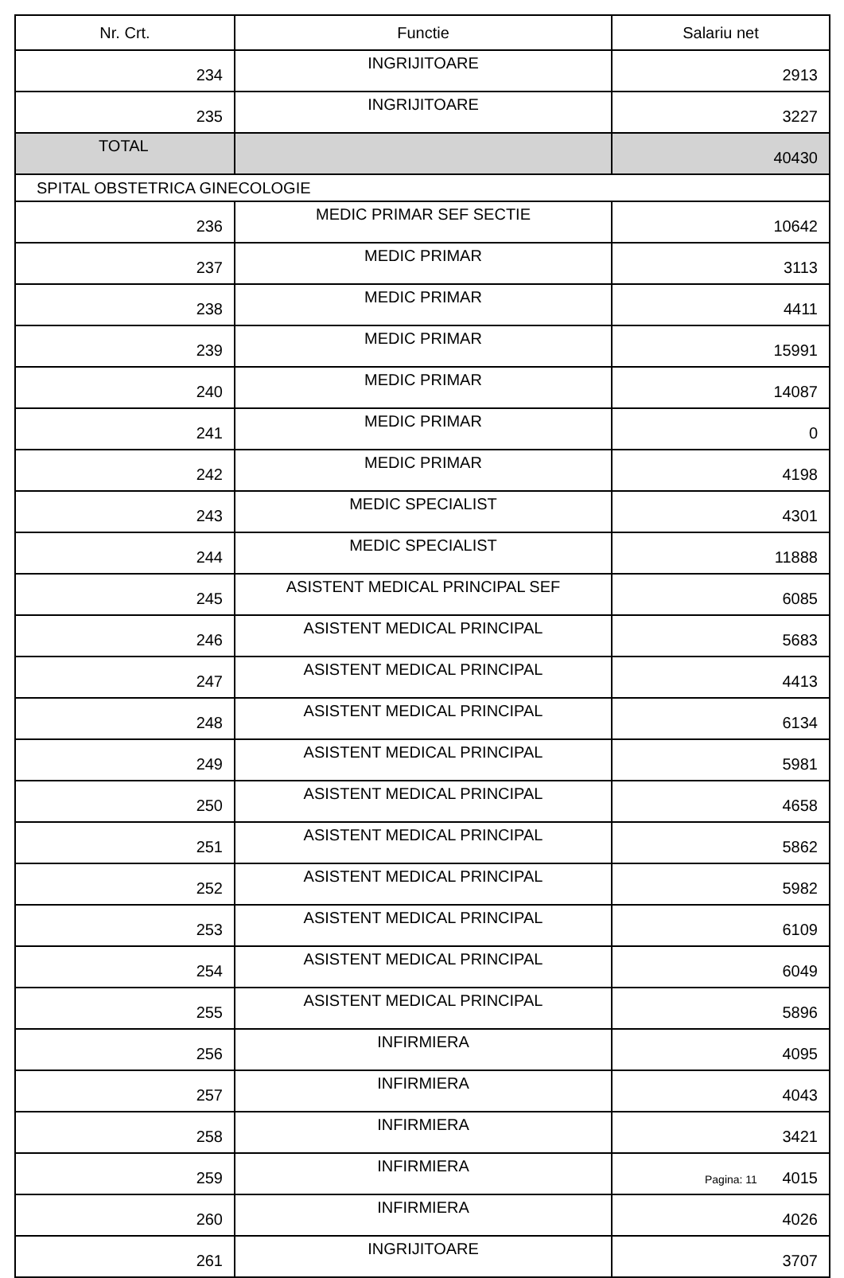| Nr. Crt. | Functie | Salariu net |
| --- | --- | --- |
| 234 | INGRIJITOARE | 2913 |
| 235 | INGRIJITOARE | 3227 |
| TOTAL | | 40430 |
| SPITAL OBSTETRICA GINECOLOGIE | | |
| 236 | MEDIC PRIMAR SEF SECTIE | 10642 |
| 237 | MEDIC PRIMAR | 3113 |
| 238 | MEDIC PRIMAR | 4411 |
| 239 | MEDIC PRIMAR | 15991 |
| 240 | MEDIC PRIMAR | 14087 |
| 241 | MEDIC PRIMAR | 0 |
| 242 | MEDIC PRIMAR | 4198 |
| 243 | MEDIC SPECIALIST | 4301 |
| 244 | MEDIC SPECIALIST | 11888 |
| 245 | ASISTENT MEDICAL PRINCIPAL SEF | 6085 |
| 246 | ASISTENT MEDICAL PRINCIPAL | 5683 |
| 247 | ASISTENT MEDICAL PRINCIPAL | 4413 |
| 248 | ASISTENT MEDICAL PRINCIPAL | 6134 |
| 249 | ASISTENT MEDICAL PRINCIPAL | 5981 |
| 250 | ASISTENT MEDICAL PRINCIPAL | 4658 |
| 251 | ASISTENT MEDICAL PRINCIPAL | 5862 |
| 252 | ASISTENT MEDICAL PRINCIPAL | 5982 |
| 253 | ASISTENT MEDICAL PRINCIPAL | 6109 |
| 254 | ASISTENT MEDICAL PRINCIPAL | 6049 |
| 255 | ASISTENT MEDICAL PRINCIPAL | 5896 |
| 256 | INFIRMIERA | 4095 |
| 257 | INFIRMIERA | 4043 |
| 258 | INFIRMIERA | 3421 |
| 259 | INFIRMIERA | 4015 |
| 260 | INFIRMIERA | 4026 |
| 261 | INGRIJITOARE | 3707 |
Pagina: 11